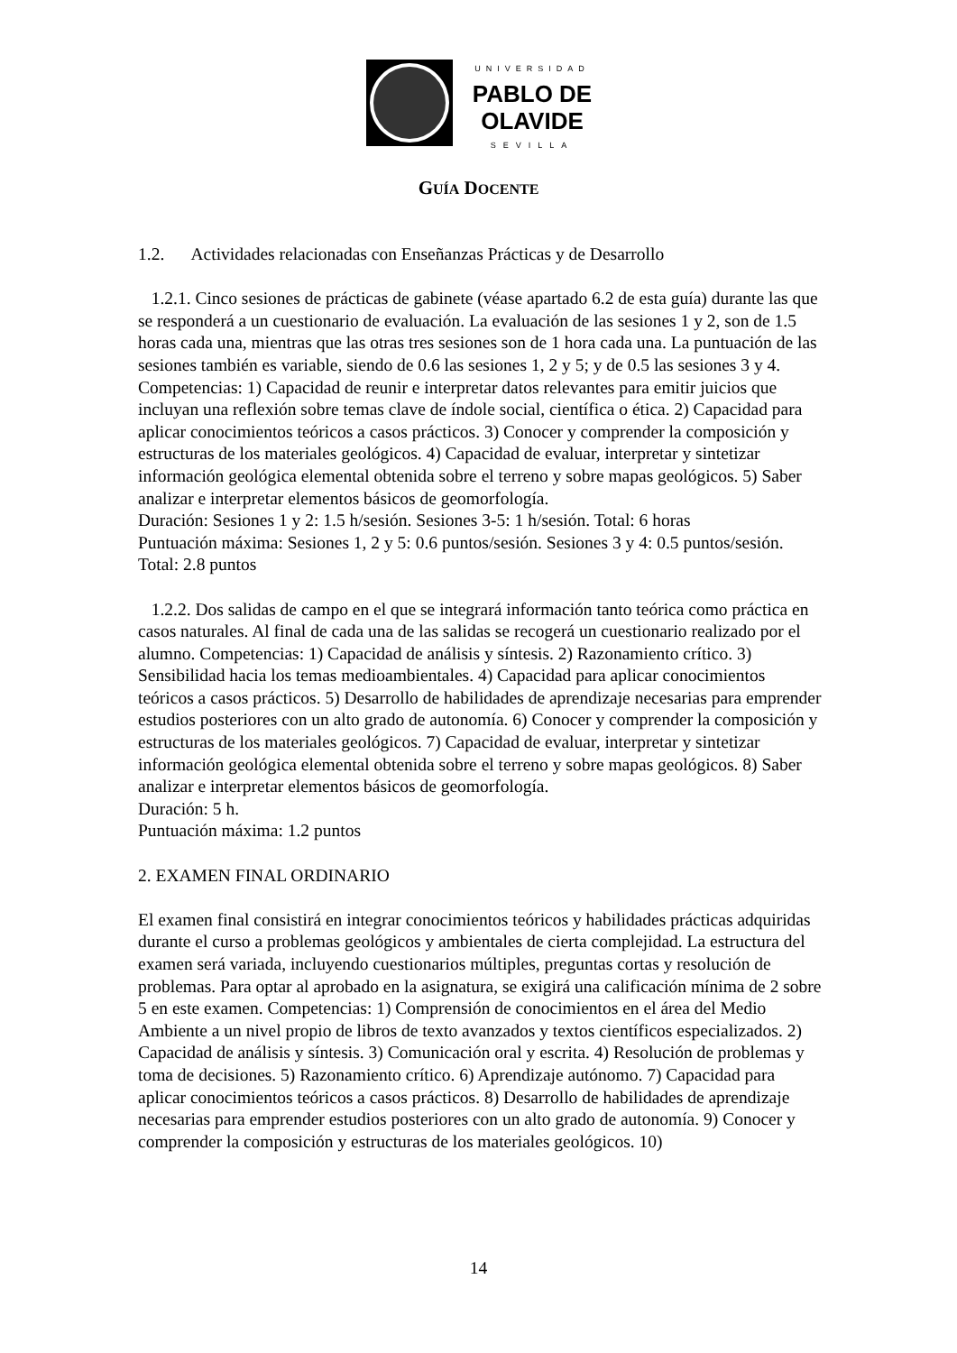UNIVERSIDAD
PABLO DE
OLAVIDE
SEVILLA
GUÍA DOCENTE
1.2. Actividades relacionadas con Enseñanzas Prácticas y de Desarrollo
1.2.1. Cinco sesiones de prácticas de gabinete (véase apartado 6.2 de esta guía) durante las que se responderá a un cuestionario de evaluación. La evaluación de las sesiones 1 y 2, son de 1.5 horas cada una, mientras que las otras tres sesiones son de 1 hora cada una. La puntuación de las sesiones también es variable, siendo de 0.6 las sesiones 1, 2 y 5; y de 0.5 las sesiones 3 y 4. Competencias: 1) Capacidad de reunir e interpretar datos relevantes para emitir juicios que incluyan una reflexión sobre temas clave de índole social, científica o ética. 2) Capacidad para aplicar conocimientos teóricos a casos prácticos. 3) Conocer y comprender la composición y estructuras de los materiales geológicos. 4) Capacidad de evaluar, interpretar y sintetizar información geológica elemental obtenida sobre el terreno y sobre mapas geológicos. 5) Saber analizar e interpretar elementos básicos de geomorfología.
Duración: Sesiones 1 y 2: 1.5 h/sesión. Sesiones 3-5: 1 h/sesión. Total: 6 horas
Puntuación máxima: Sesiones 1, 2 y 5: 0.6 puntos/sesión. Sesiones 3 y 4: 0.5 puntos/sesión. Total: 2.8 puntos
1.2.2. Dos salidas de campo en el que se integrará información tanto teórica como práctica en casos naturales. Al final de cada una de las salidas se recogerá un cuestionario realizado por el alumno. Competencias: 1) Capacidad de análisis y síntesis. 2) Razonamiento crítico. 3) Sensibilidad hacia los temas medioambientales. 4) Capacidad para aplicar conocimientos teóricos a casos prácticos. 5) Desarrollo de habilidades de aprendizaje necesarias para emprender estudios posteriores con un alto grado de autonomía. 6) Conocer y comprender la composición y estructuras de los materiales geológicos. 7) Capacidad de evaluar, interpretar y sintetizar información geológica elemental obtenida sobre el terreno y sobre mapas geológicos. 8) Saber analizar e interpretar elementos básicos de geomorfología.
Duración: 5 h.
Puntuación máxima: 1.2 puntos
2. EXAMEN FINAL ORDINARIO
El examen final consistirá en integrar conocimientos teóricos y habilidades prácticas adquiridas durante el curso a problemas geológicos y ambientales de cierta complejidad. La estructura del examen será variada, incluyendo cuestionarios múltiples, preguntas cortas y resolución de problemas. Para optar al aprobado en la asignatura, se exigirá una calificación mínima de 2 sobre 5 en este examen. Competencias: 1) Comprensión de conocimientos en el área del Medio Ambiente a un nivel propio de libros de texto avanzados y textos científicos especializados. 2) Capacidad de análisis y síntesis. 3) Comunicación oral y escrita. 4) Resolución de problemas y toma de decisiones. 5) Razonamiento crítico. 6) Aprendizaje autónomo. 7) Capacidad para aplicar conocimientos teóricos a casos prácticos. 8) Desarrollo de habilidades de aprendizaje necesarias para emprender estudios posteriores con un alto grado de autonomía. 9) Conocer y comprender la composición y estructuras de los materiales geológicos. 10)
14